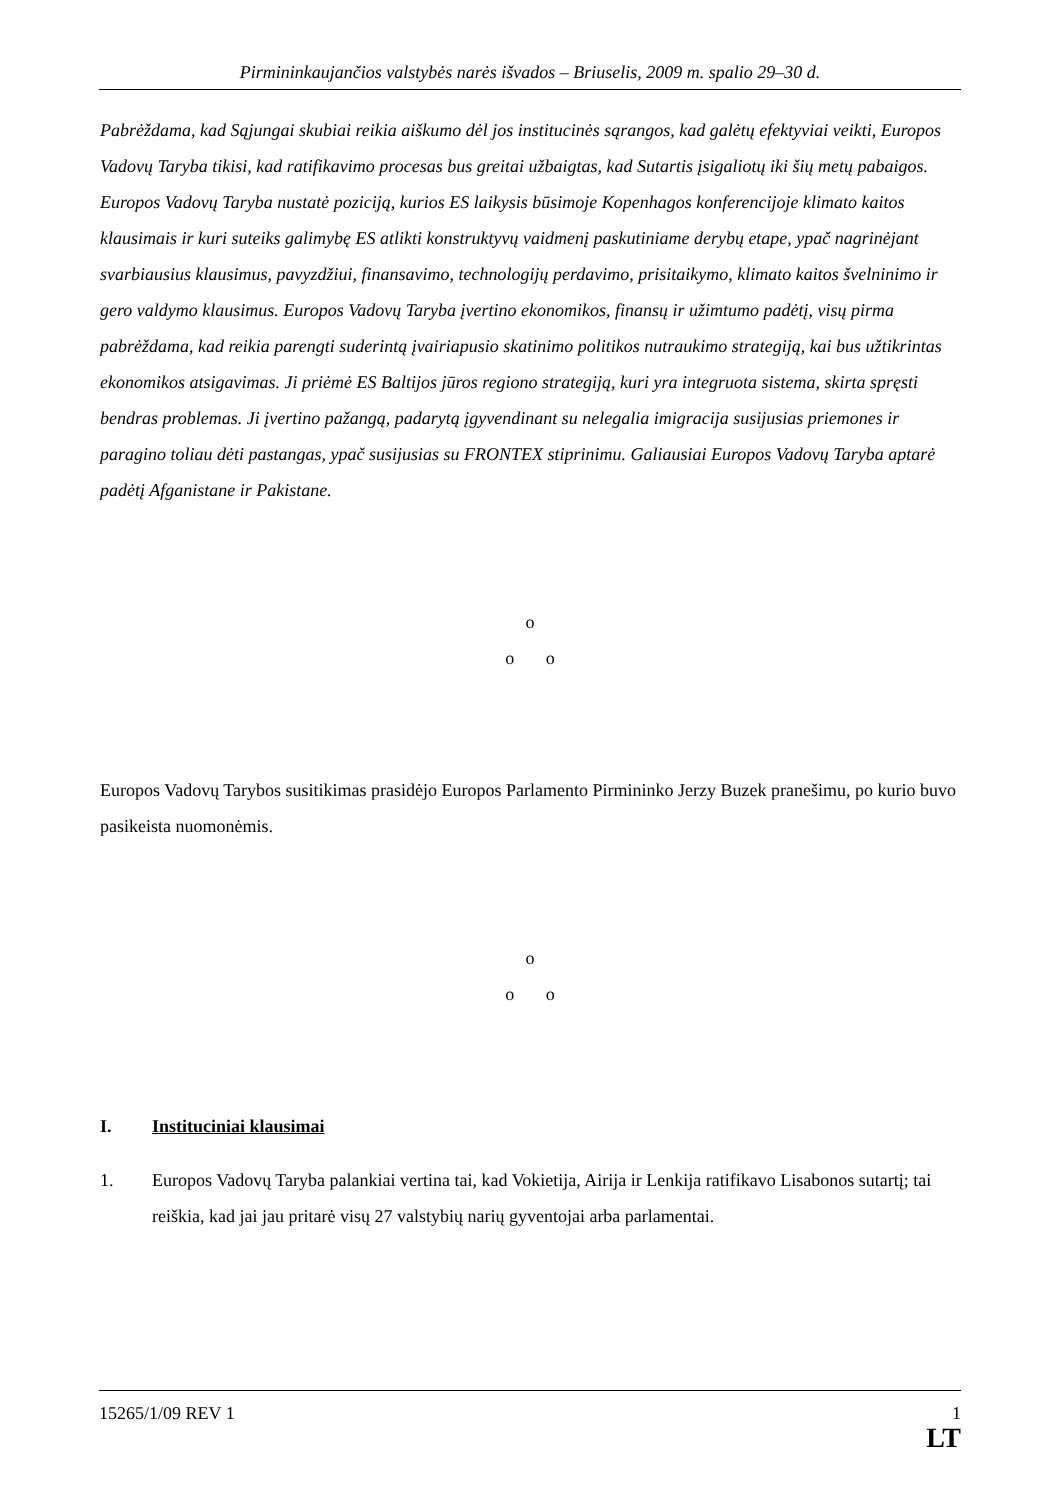Pirmininkaujančios valstybės narės išvados – Briuselis, 2009 m. spalio 29–30 d.
Pabrėždama, kad Sąjungai skubiai reikia aiškumo dėl jos institucinės sąrangos, kad galėtų efektyviai veikti, Europos Vadovų Taryba tikisi, kad ratifikavimo procesas bus greitai užbaigtas, kad Sutartis įsigaliotų iki šių metų pabaigos. Europos Vadovų Taryba nustatė poziciją, kurios ES laikysis būsimoje Kopenhagos konferencijoje klimato kaitos klausimais ir kuri suteiks galimybę ES atlikti konstruktyvų vaidmenį paskutiniame derybų etape, ypač nagrinėjant svarbiausius klausimus, pavyzdžiui, finansavimo, technologijų perdavimo, prisitaikymo, klimato kaitos švelninimo ir gero valdymo klausimus. Europos Vadovų Taryba įvertino ekonomikos, finansų ir užimtumo padėtį, visų pirma pabrėždama, kad reikia parengti suderintą įvairiapusio skatinimo politikos nutraukimo strategiją, kai bus užtikrintas ekonomikos atsigavimas. Ji priėmė ES Baltijos jūros regiono strategiją, kuri yra integruota sistema, skirta spręsti bendras problemas. Ji įvertino pažangą, padarytą įgyvendinant su nelegalia imigracija susijusias priemones ir paragino toliau dėti pastangas, ypač susijusias su FRONTEX stiprinimu. Galiausiai Europos Vadovų Taryba aptarė padėtį Afganistane ir Pakistane.
o
o o
Europos Vadovų Tarybos susitikimas prasidėjo Europos Parlamento Pirmininko Jerzy Buzek pranešimu, po kurio buvo pasikeista nuomonėmis.
o
o o
I. Instituciniai klausimai
1. Europos Vadovų Taryba palankiai vertina tai, kad Vokietija, Airija ir Lenkija ratifikavo Lisabonos sutartį; tai reiškia, kad jai jau pritarė visų 27 valstybių narių gyventojai arba parlamentai.
15265/1/09 REV 1 1
LT